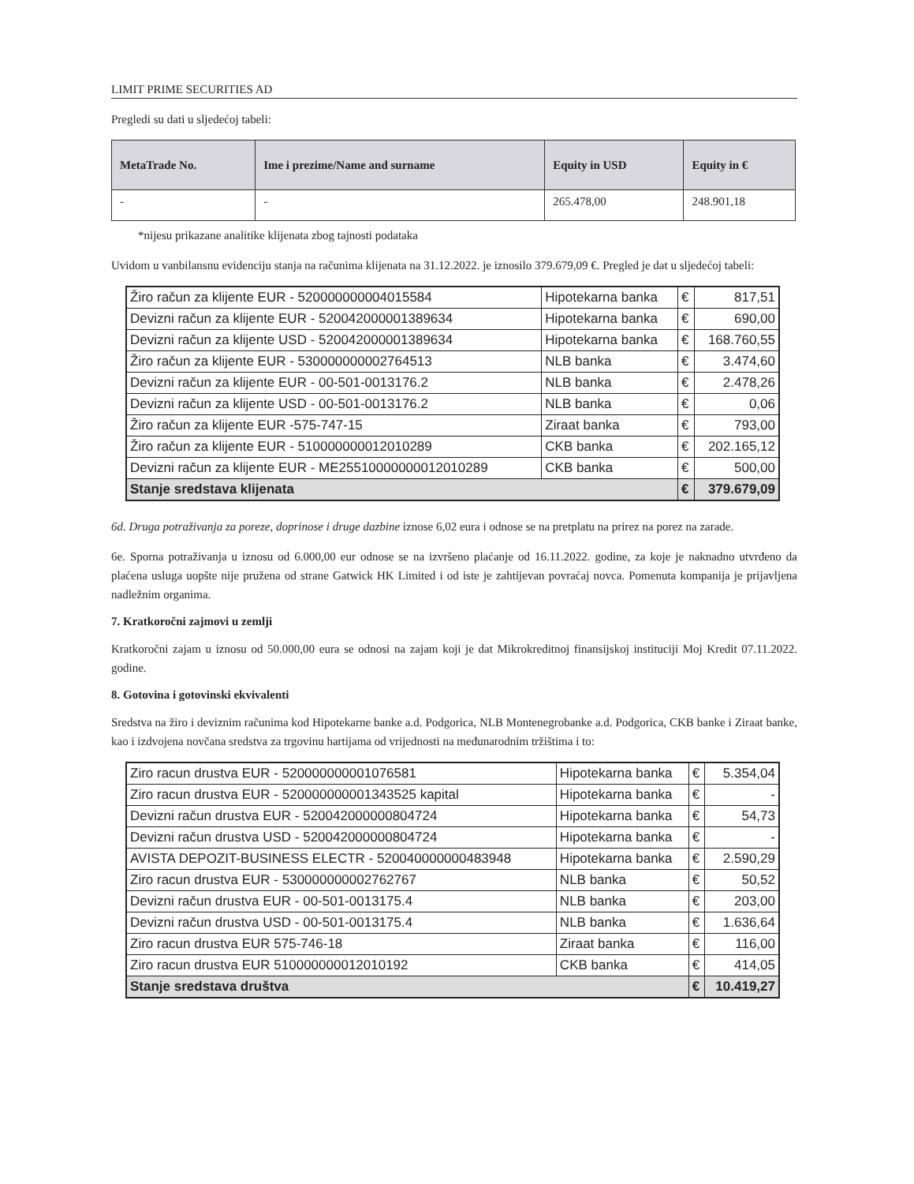LIMIT PRIME SECURITIES AD
Pregledi su dati u sljedećoj tabeli:
| MetaTrade No. | Ime i prezime/Name and surname | Equity in USD | Equity in € |
| --- | --- | --- | --- |
| - | - | 265.478,00 | 248.901,18 |
*nijesu prikazane analitike klijenata zbog tajnosti podataka
Uvidom u vanbilansnu evidenciju stanja na računima klijenata na 31.12.2022. je iznosilo 379.679,09 €. Pregled je dat u sljedećoj tabeli:
| Žiro račun za klijente EUR - 520000000004015584 | Hipotekarna banka | € | 817,51 |
| Devizni račun za klijente EUR - 520042000001389634 | Hipotekarna banka | € | 690,00 |
| Devizni račun za klijente USD - 520042000001389634 | Hipotekarna banka | € | 168.760,55 |
| Žiro račun za klijente EUR - 530000000002764513 | NLB banka | € | 3.474,60 |
| Devizni račun za klijente EUR - 00-501-0013176.2 | NLB banka | € | 2.478,26 |
| Devizni račun za klijente USD - 00-501-0013176.2 | NLB banka | € | 0,06 |
| Žiro račun za klijente EUR -575-747-15 | Ziraat banka | € | 793,00 |
| Žiro račun za klijente EUR - 510000000012010289 | CKB banka | € | 202.165,12 |
| Devizni račun za klijente EUR - ME25510000000012010289 | CKB banka | € | 500,00 |
| Stanje sredstava klijenata | | € | 379.679,09 |
6d. Druga potraživanja za poreze, doprinose i druge dazbine iznose 6,02 eura i odnose se na pretplatu na prirez na porez na zarade.
6e. Sporna potraživanja u iznosu od 6.000,00 eur odnose se na izvršeno plaćanje od 16.11.2022. godine, za koje je naknadno utvrđeno da plaćena usluga uopšte nije pružena od strane Gatwick HK Limited i od iste je zahtijevan povraćaj novca. Pomenuta kompanija je prijavljena nadležnim organima.
7. Kratkoročni zajmovi u zemlji
Kratkoročni zajam u iznosu od 50.000,00 eura se odnosi na zajam koji je dat Mikrokreditnoj finansijskoj instituciji Moj Kredit 07.11.2022. godine.
8. Gotovina i gotovinski ekvivalenti
Sredstva na žiro i deviznim računima kod Hipotekarne banke a.d. Podgorica, NLB Montenegrobanke a.d. Podgorica, CKB banke i Ziraat banke, kao i izdvojena novčana sredstva za trgovinu hartijama od vrijednosti na međunarodnim tržištima i to:
| Ziro racun drustva EUR - 520000000001076581 | Hipotekarna banka | € | 5.354,04 |
| Ziro racun drustva EUR - 520000000001343525 kapital | Hipotekarna banka | € | - |
| Devizni račun drustva EUR - 520042000000804724 | Hipotekarna banka | € | 54,73 |
| Devizni račun drustva USD - 520042000000804724 | Hipotekarna banka | € | - |
| AVISTA DEPOZIT-BUSINESS ELECTR - 520040000000483948 | Hipotekarna banka | € | 2.590,29 |
| Ziro racun drustva EUR - 530000000002762767 | NLB banka | € | 50,52 |
| Devizni račun drustva EUR - 00-501-0013175.4 | NLB banka | € | 203,00 |
| Devizni račun drustva USD - 00-501-0013175.4 | NLB banka | € | 1.636,64 |
| Ziro racun drustva EUR 575-746-18 | Ziraat banka | € | 116,00 |
| Ziro racun drustva EUR 510000000012010192 | CKB banka | € | 414,05 |
| Stanje sredstava društva | | € | 10.419,27 |